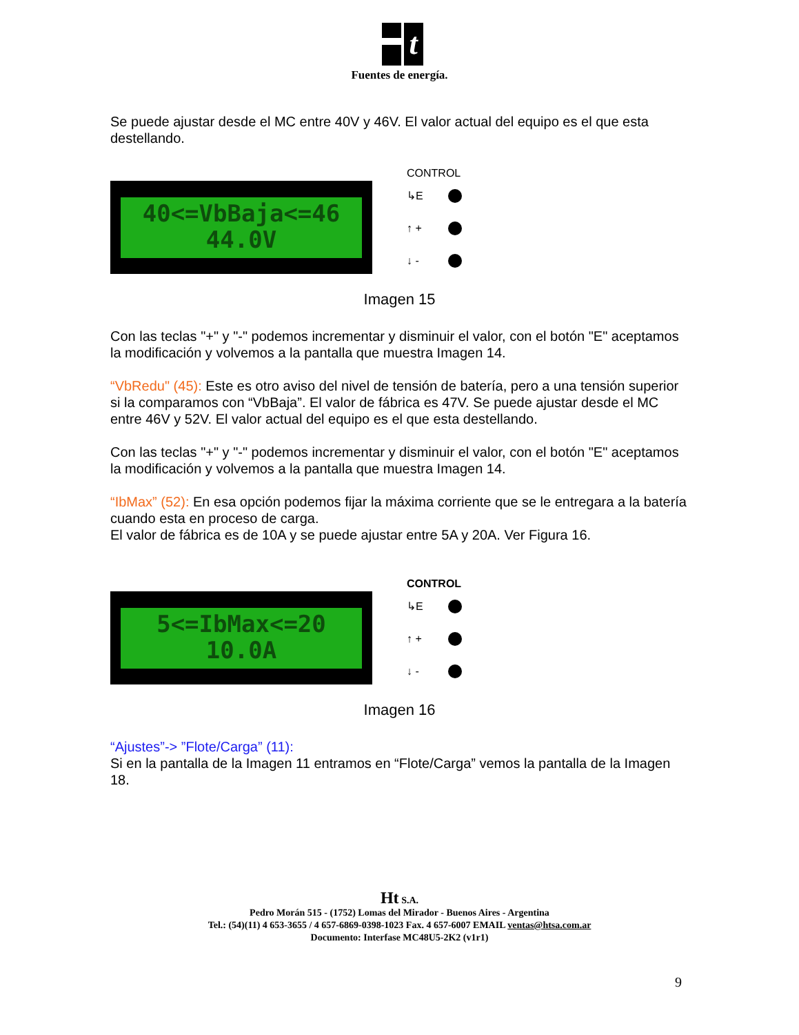t
Fuentes de energía.
Se puede ajustar desde el MC entre 40V y 46V. El valor actual del equipo es el que esta destellando.
40<=VbBaja<=46
44.0V
CONTROL
↳E
↑ +
↓ -
Imagen 15
Con las teclas "+" y "-" podemos incrementar y disminuir el valor, con el botón "E" aceptamos la modificación y volvemos a la pantalla que muestra Imagen 14.
“VbRedu" (45): Este es otro aviso del nivel de tensión de batería, pero a una tensión superior si la comparamos con “VbBaja”. El valor de fábrica es 47V. Se puede ajustar desde el MC entre 46V y 52V. El valor actual del equipo es el que esta destellando.
Con las teclas "+" y "-" podemos incrementar y disminuir el valor, con el botón "E" aceptamos la modificación y volvemos a la pantalla que muestra Imagen 14.
“IbMax” (52): En esa opción podemos fijar la máxima corriente que se le entregara a la batería cuando esta en proceso de carga.
El valor de fábrica es de 10A y se puede ajustar entre 5A y 20A. Ver Figura 16.
5<=IbMax<=20
10.0A
CONTROL
↳E
↑ +
↓ -
Imagen 16
“Ajustes”-> ”Flote/Carga” (11):
Si en la pantalla de la Imagen 11 entramos en “Flote/Carga” vemos la pantalla de la Imagen 18.
Ht S.A.
Pedro Morán 515 - (1752) Lomas del Mirador - Buenos Aires - Argentina
Tel.: (54)(11) 4 653-3655 / 4 657-6869-0398-1023 Fax. 4 657-6007 EMAIL ventas@htsa.com.ar
Documento: Interfase MC48U5-2K2 (v1r1)
9